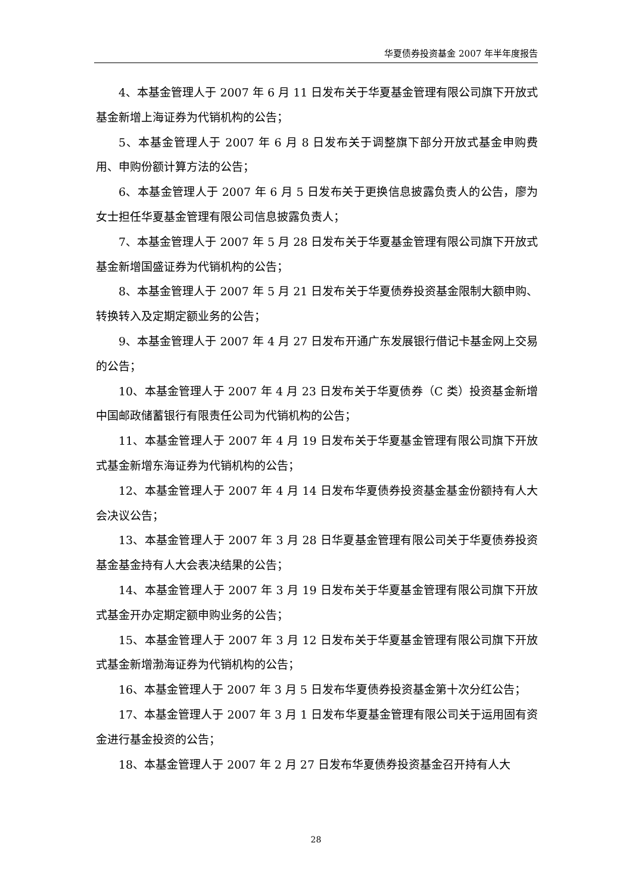华夏债券投资基金 2007 年半年度报告
4、本基金管理人于 2007 年 6 月 11 日发布关于华夏基金管理有限公司旗下开放式基金新增上海证券为代销机构的公告；
5、本基金管理人于 2007 年 6 月 8 日发布关于调整旗下部分开放式基金申购费用、申购份额计算方法的公告；
6、本基金管理人于 2007 年 6 月 5 日发布关于更换信息披露负责人的公告，廖为女士担任华夏基金管理有限公司信息披露负责人；
7、本基金管理人于 2007 年 5 月 28 日发布关于华夏基金管理有限公司旗下开放式基金新增国盛证券为代销机构的公告；
8、本基金管理人于 2007 年 5 月 21 日发布关于华夏债券投资基金限制大额申购、转换转入及定期定额业务的公告；
9、本基金管理人于 2007 年 4 月 27 日发布开通广东发展银行借记卡基金网上交易的公告；
10、本基金管理人于 2007 年 4 月 23 日发布关于华夏债券（C 类）投资基金新增中国邮政储蓄银行有限责任公司为代销机构的公告；
11、本基金管理人于 2007 年 4 月 19 日发布关于华夏基金管理有限公司旗下开放式基金新增东海证券为代销机构的公告；
12、本基金管理人于 2007 年 4 月 14 日发布华夏债券投资基金基金份额持有人大会决议公告；
13、本基金管理人于 2007 年 3 月 28 日华夏基金管理有限公司关于华夏债券投资基金基金持有人大会表决结果的公告；
14、本基金管理人于 2007 年 3 月 19 日发布关于华夏基金管理有限公司旗下开放式基金开办定期定额申购业务的公告；
15、本基金管理人于 2007 年 3 月 12 日发布关于华夏基金管理有限公司旗下开放式基金新增渤海证券为代销机构的公告；
16、本基金管理人于 2007 年 3 月 5 日发布华夏债券投资基金第十次分红公告；
17、本基金管理人于 2007 年 3 月 1 日发布华夏基金管理有限公司关于运用固有资金进行基金投资的公告；
18、本基金管理人于 2007 年 2 月 27 日发布华夏债券投资基金召开持有人大
28